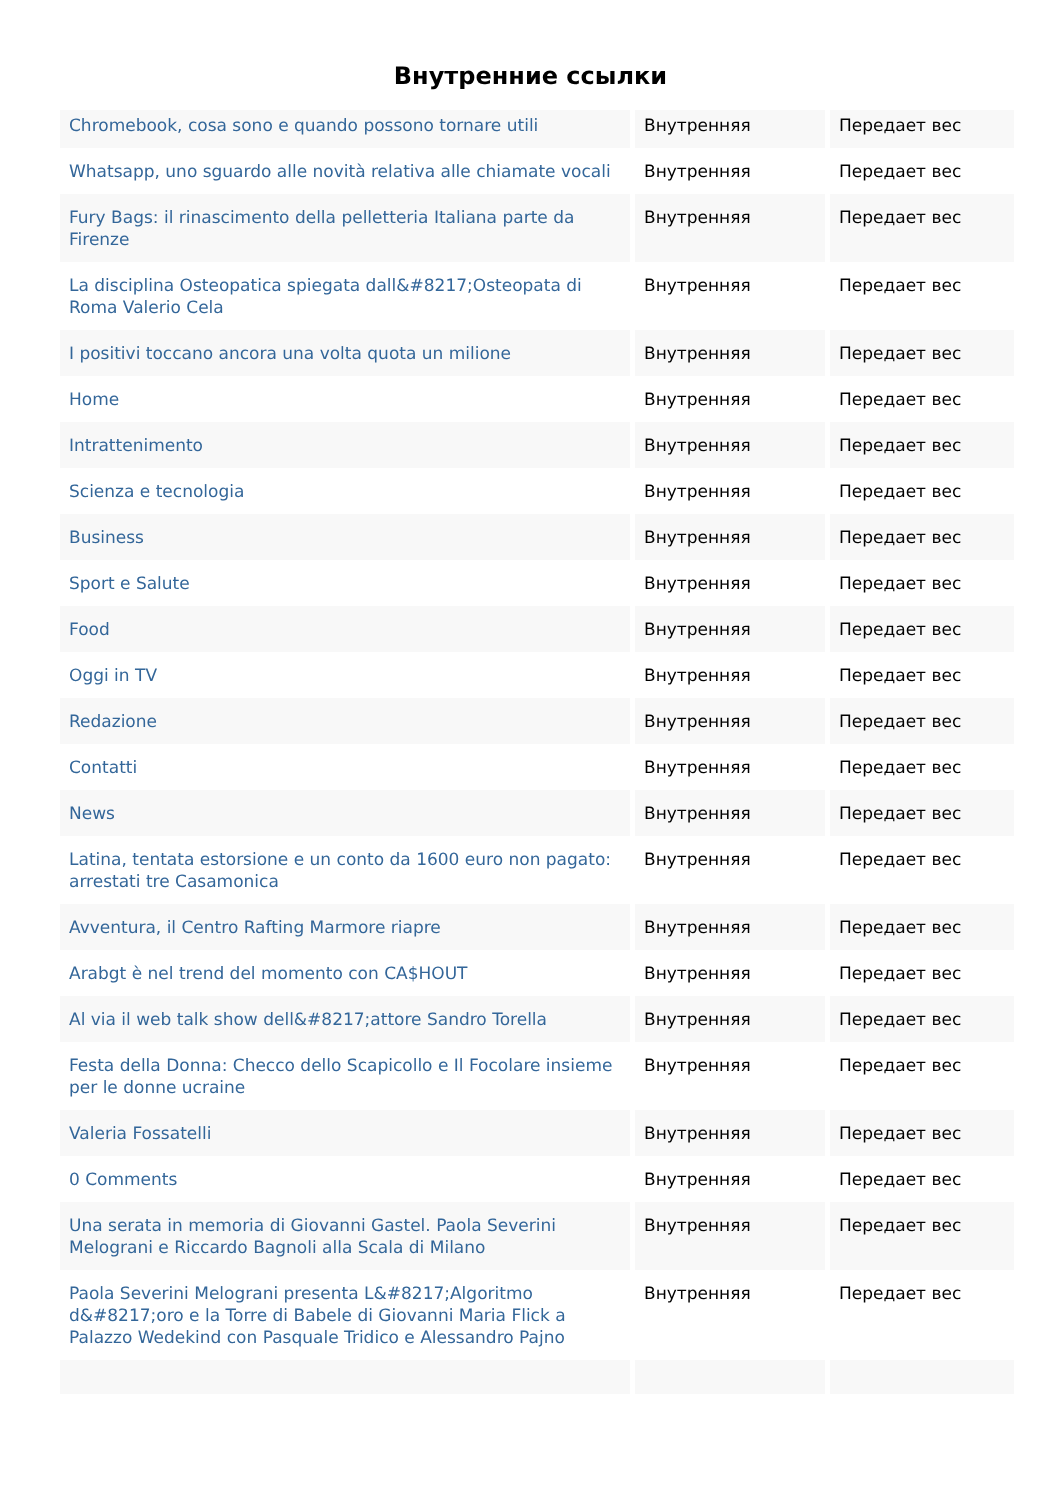Внутренние ссылки
| Chromebook, cosa sono e quando possono tornare utili | Внутренняя | Передает вес |
| Whatsapp, uno sguardo alle novità relativa alle chiamate vocali | Внутренняя | Передает вес |
| Fury Bags: il rinascimento della pelletteria Italiana parte da Firenze | Внутренняя | Передает вес |
| La disciplina Osteopatica spiegata dall&#8217;Osteopata di Roma Valerio Cela | Внутренняя | Передает вес |
| I positivi toccano ancora una volta quota un milione | Внутренняя | Передает вес |
| Home | Внутренняя | Передает вес |
| Intrattenimento | Внутренняя | Передает вес |
| Scienza e tecnologia | Внутренняя | Передает вес |
| Business | Внутренняя | Передает вес |
| Sport e Salute | Внутренняя | Передает вес |
| Food | Внутренняя | Передает вес |
| Oggi in TV | Внутренняя | Передает вес |
| Redazione | Внутренняя | Передает вес |
| Contatti | Внутренняя | Передает вес |
| News | Внутренняя | Передает вес |
| Latina, tentata estorsione e un conto da 1600 euro non pagato: arrestati tre Casamonica | Внутренняя | Передает вес |
| Avventura, il Centro Rafting Marmore riapre | Внутренняя | Передает вес |
| Arabgt è nel trend del momento con CA$HOUT | Внутренняя | Передает вес |
| Al via il web talk show dell&#8217;attore Sandro Torella | Внутренняя | Передает вес |
| Festa della Donna: Checco dello Scapicollo e Il Focolare insieme per le donne ucraine | Внутренняя | Передает вес |
| Valeria Fossatelli | Внутренняя | Передает вес |
| 0 Comments | Внутренняя | Передает вес |
| Una serata in memoria di Giovanni Gastel. Paola Severini Melograni e Riccardo Bagnoli alla Scala di Milano | Внутренняя | Передает вес |
| Paola Severini Melograni presenta L&#8217;Algoritmo d&#8217;oro e la Torre di Babele di Giovanni Maria Flick a Palazzo Wedekind con Pasquale Tridico e Alessandro Pajno | Внутренняя | Передает вес |